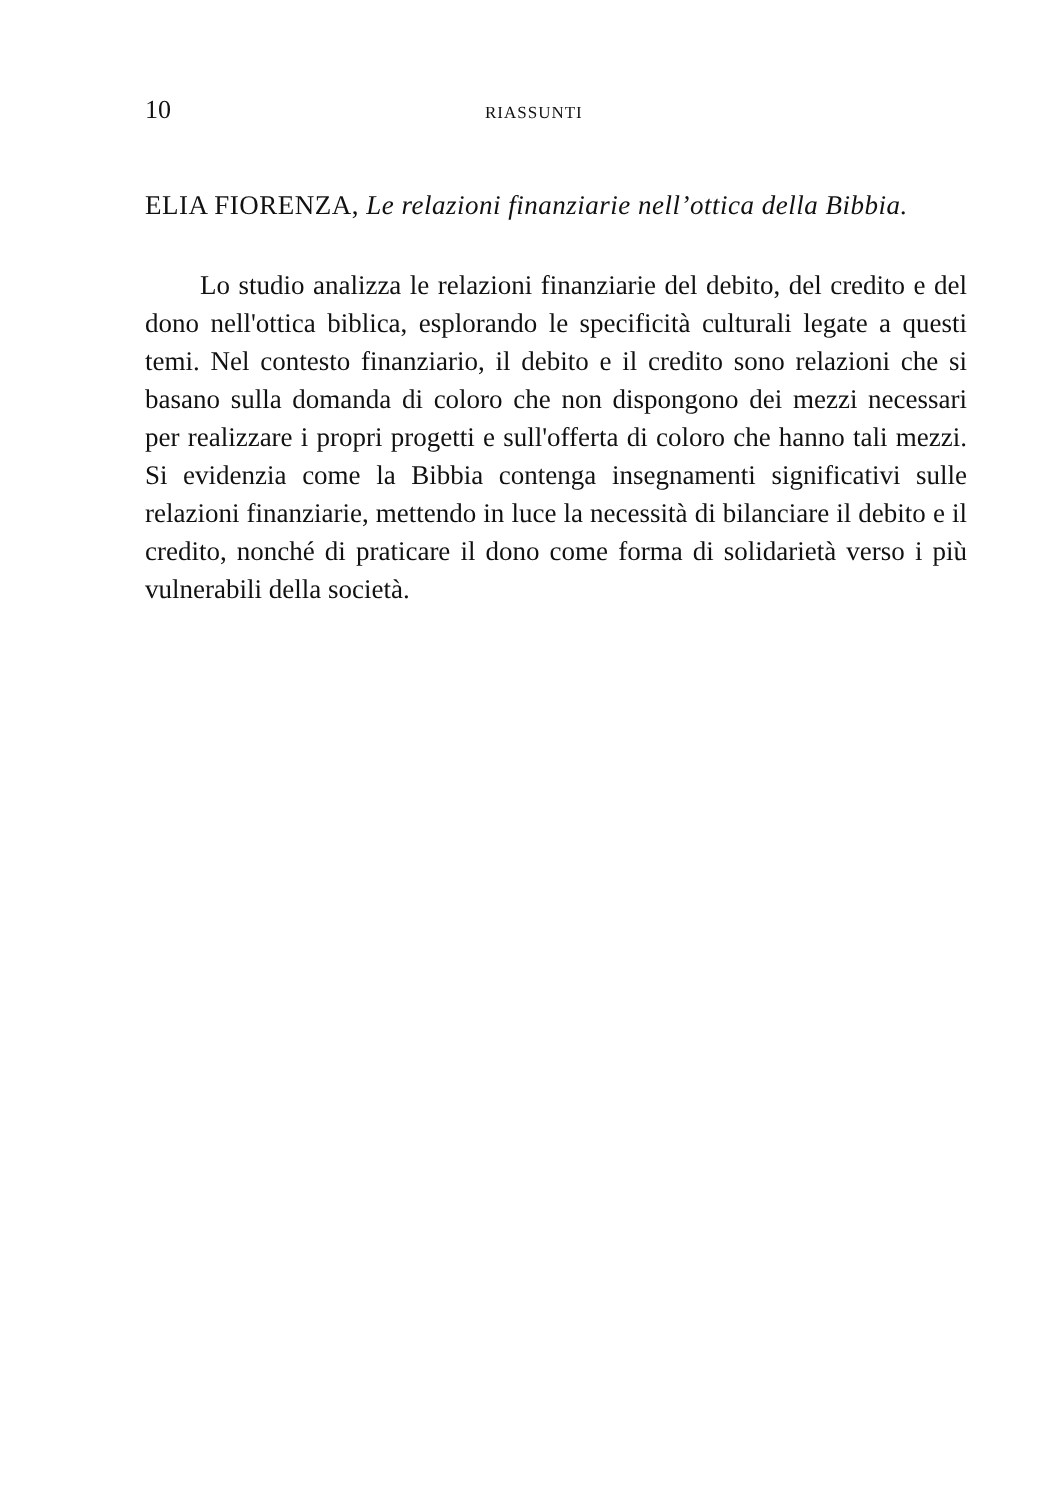10 RIASSUNTI
ELIA FIORENZA, Le relazioni finanziarie nell’ottica della Bibbia.
Lo studio analizza le relazioni finanziarie del debito, del credito e del dono nell'ottica biblica, esplorando le specificità culturali legate a questi temi. Nel contesto finanziario, il debito e il credito sono relazioni che si basano sulla domanda di coloro che non dispongono dei mezzi necessari per realizzare i propri progetti e sull'offerta di coloro che hanno tali mezzi. Si evidenzia come la Bibbia contenga insegnamenti significativi sulle relazioni finanziarie, mettendo in luce la necessità di bilanciare il debito e il credito, nonché di praticare il dono come forma di solidarietà verso i più vulnerabili della società.